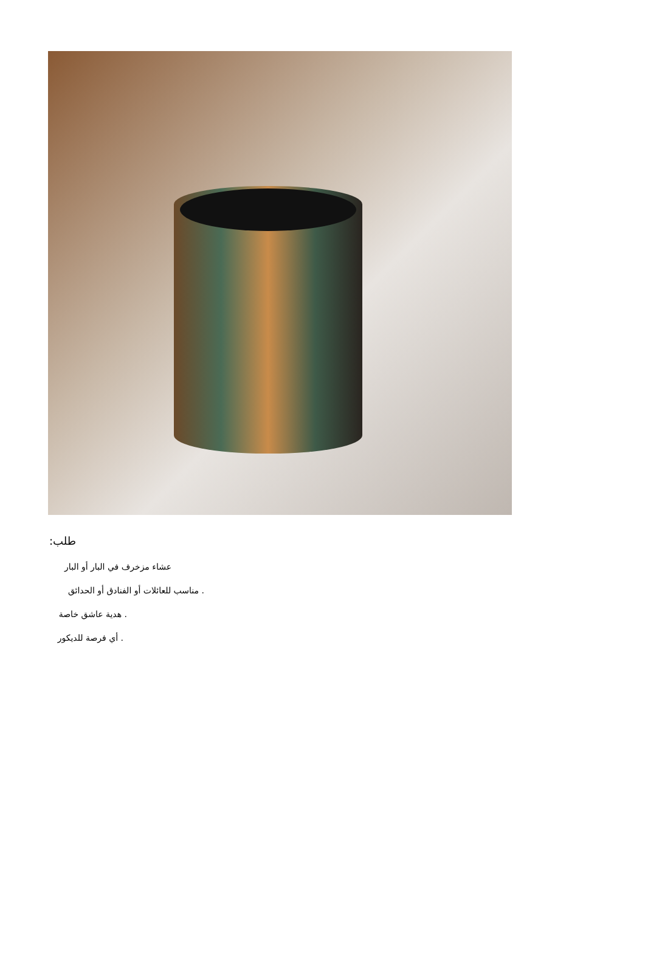طلب:
عشاء مزخرف في البار أو البار
. مناسب للعائلات أو الفنادق أو الحدائق
. هدية عاشق خاصة
. أي فرصة للديكور